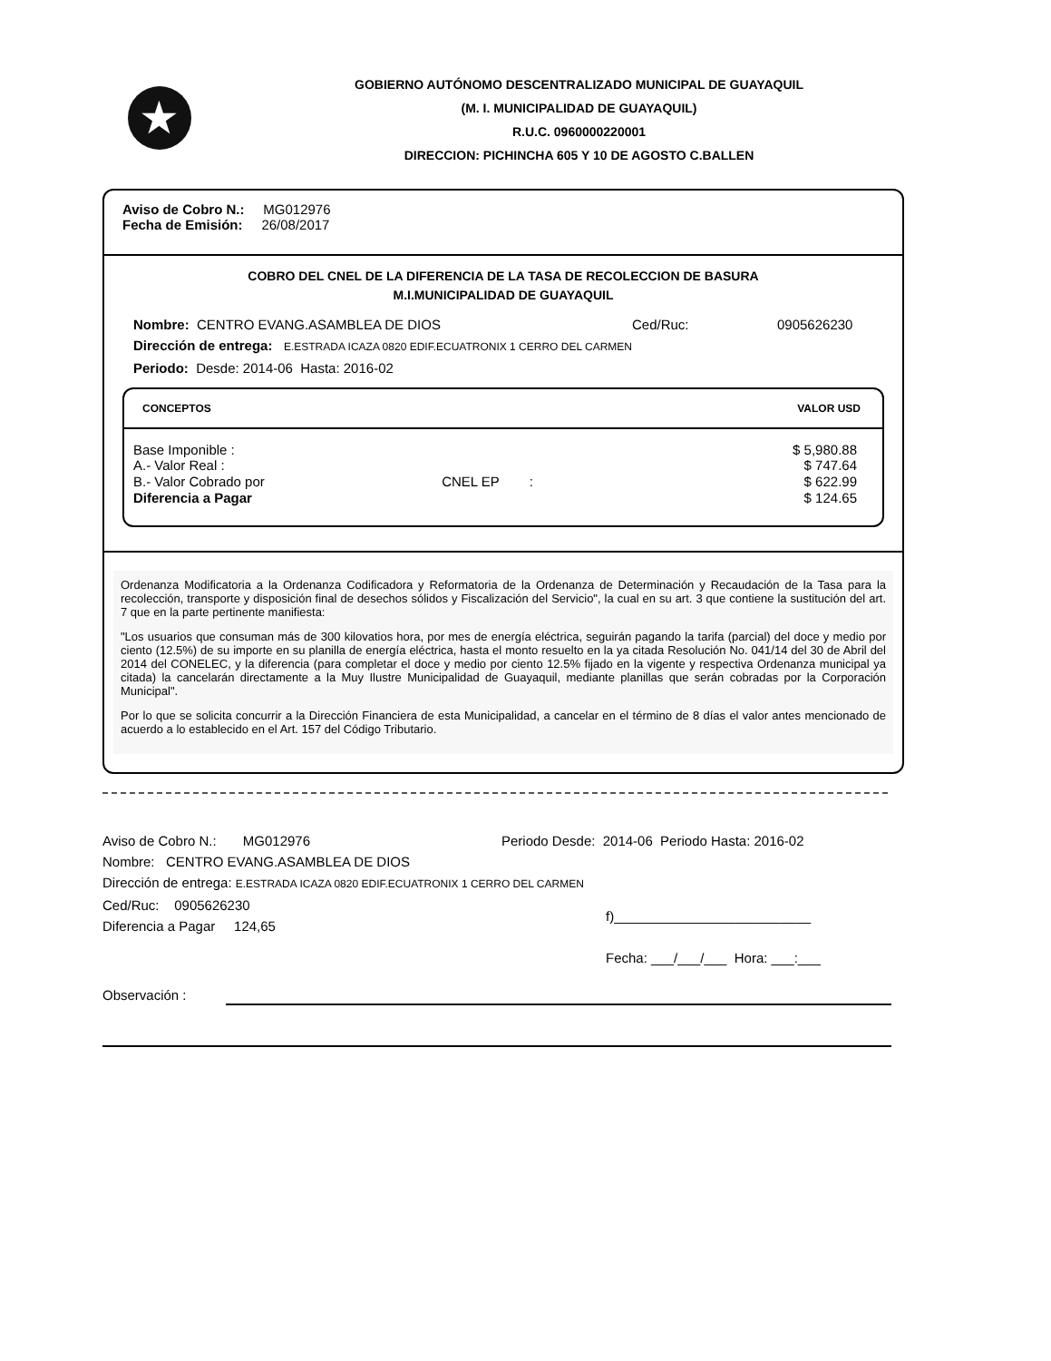★
GOBIERNO AUTÓNOMO DESCENTRALIZADO MUNICIPAL DE GUAYAQUIL
(M. I. MUNICIPALIDAD DE GUAYAQUIL)
R.U.C. 0960000220001
DIRECCION: PICHINCHA 605 Y 10 DE AGOSTO C.BALLEN
Aviso de Cobro N.: MG012976
Fecha de Emisión: 26/08/2017
COBRO DEL CNEL DE LA DIFERENCIA DE LA TASA DE RECOLECCION DE BASURA
M.I.MUNICIPALIDAD DE GUAYAQUIL
Nombre: CENTRO EVANG.ASAMBLEA DE DIOS Ced/Ruc: 0905626230
Dirección de entrega: E.ESTRADA ICAZA 0820 EDIF.ECUATRONIX 1 CERRO DEL CARMEN
Periodo: Desde: 2014-06 Hasta: 2016-02
| CONCEPTOS | | VALOR USD |
| --- | --- | --- |
| Base Imponible : | | $ 5,980.88 |
| A.- Valor Real : | | $ 747.64 |
| B.- Valor Cobrado por | CNEL EP : | $ 622.99 |
| Diferencia a Pagar | | $ 124.65 |
Ordenanza Modificatoria a la Ordenanza Codificadora y Reformatoria de la Ordenanza de Determinación y Recaudación de la Tasa para la recolección, transporte y disposición final de desechos sólidos y Fiscalización del Servicio", la cual en su art. 3 que contiene la sustitución del art. 7 que en la parte pertinente manifiesta:
"Los usuarios que consuman más de 300 kilovatios hora, por mes de energía eléctrica, seguirán pagando la tarifa (parcial) del doce y medio por ciento (12.5%) de su importe en su planilla de energía eléctrica, hasta el monto resuelto en la ya citada Resolución No. 041/14 del 30 de Abril del 2014 del CONELEC, y la diferencia (para completar el doce y medio por ciento 12.5% fijado en la vigente y respectiva Ordenanza municipal ya citada) la cancelarán directamente a la Muy Ilustre Municipalidad de Guayaquil, mediante planillas que serán cobradas por la Corporación Municipal".
Por lo que se solicita concurrir a la Dirección Financiera de esta Municipalidad, a cancelar en el término de 8 días el valor antes mencionado de acuerdo a lo establecido en el Art. 157 del Código Tributario.
Aviso de Cobro N.: MG012976 Periodo Desde: 2014-06 Periodo Hasta: 2016-02
Nombre: CENTRO EVANG.ASAMBLEA DE DIOS
Dirección de entrega: E.ESTRADA ICAZA 0820 EDIF.ECUATRONIX 1 CERRO DEL CARMEN
Ced/Ruc: 0905626230
Diferencia a Pagar 124,65
f)__________________________
Fecha: ___/___/___ Hora: ___:___
Observación :